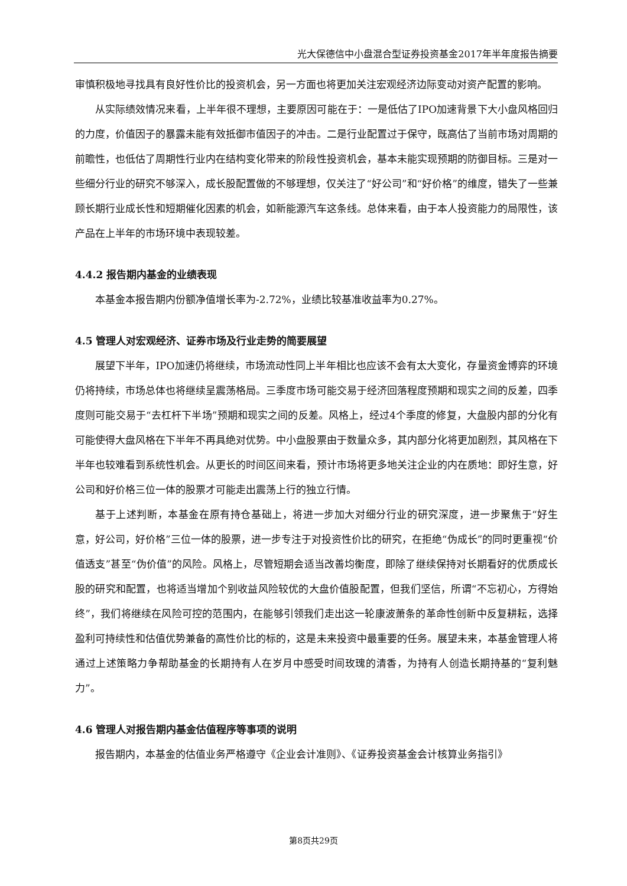光大保德信中小盘混合型证券投资基金2017年半年度报告摘要
审慎积极地寻找具有良好性价比的投资机会，另一方面也将更加关注宏观经济边际变动对资产配置的影响。
从实际绩效情况来看，上半年很不理想，主要原因可能在于：一是低估了IPO加速背景下大小盘风格回归的力度，价值因子的暴露未能有效抵御市值因子的冲击。二是行业配置过于保守，既高估了当前市场对周期的前瞻性，也低估了周期性行业内在结构变化带来的阶段性投资机会，基本未能实现预期的防御目标。三是对一些细分行业的研究不够深入，成长股配置做的不够理想，仅关注了“好公司”和“好价格”的维度，错失了一些兼顾长期行业成长性和短期催化因素的机会，如新能源汽车这条线。总体来看，由于本人投资能力的局限性，该产品在上半年的市场环境中表现较差。
4.4.2 报告期内基金的业绩表现
本基金本报告期内份额净值增长率为-2.72%，业绩比较基准收益率为0.27%。
4.5 管理人对宏观经济、证券市场及行业走势的简要展望
展望下半年，IPO加速仍将继续，市场流动性同上半年相比也应该不会有太大变化，存量资金博弈的环境仍将持续，市场总体也将继续呈震荡格局。三季度市场可能交易于经济回落程度预期和现实之间的反差，四季度则可能交易于“去杠杆下半场”预期和现实之间的反差。风格上，经过4个季度的修复，大盘股内部的分化有可能使得大盘风格在下半年不再具绝对优势。中小盘股票由于数量众多，其内部分化将更加剧烈，其风格在下半年也较难看到系统性机会。从更长的时间区间来看，预计市场将更多地关注企业的内在质地：即好生意，好公司和好价格三位一体的股票才可能走出震荡上行的独立行情。
基于上述判断，本基金在原有持仓基础上，将进一步加大对细分行业的研究深度，进一步聚焦于“好生意，好公司，好价格”三位一体的股票，进一步专注于对投资性价比的研究，在拒绝“伪成长”的同时更重视“价值透支”甚至“伪价值”的风险。风格上，尽管短期会适当改善均衡度，即除了继续保持对长期看好的优质成长股的研究和配置，也将适当增加个别收益风险较优的大盘价值股配置，但我们坚信，所谓“不忘初心，方得始终”，我们将继续在风险可控的范围内，在能够引领我们走出这一轮康波萧条的革命性创新中反复耕耘，选择盈利可持续性和估值优势兼备的高性价比的标的，这是未来投资中最重要的任务。展望未来，本基金管理人将通过上述策略力争帮助基金的长期持有人在岁月中感受时间玫瑰的清香，为持有人创造长期持基的“复利魅力”。
4.6 管理人对报告期内基金估值程序等事项的说明
报告期内，本基金的估值业务严格遵守《企业会计准则》、《证券投资基金会计核算业务指引》
第8页共29页